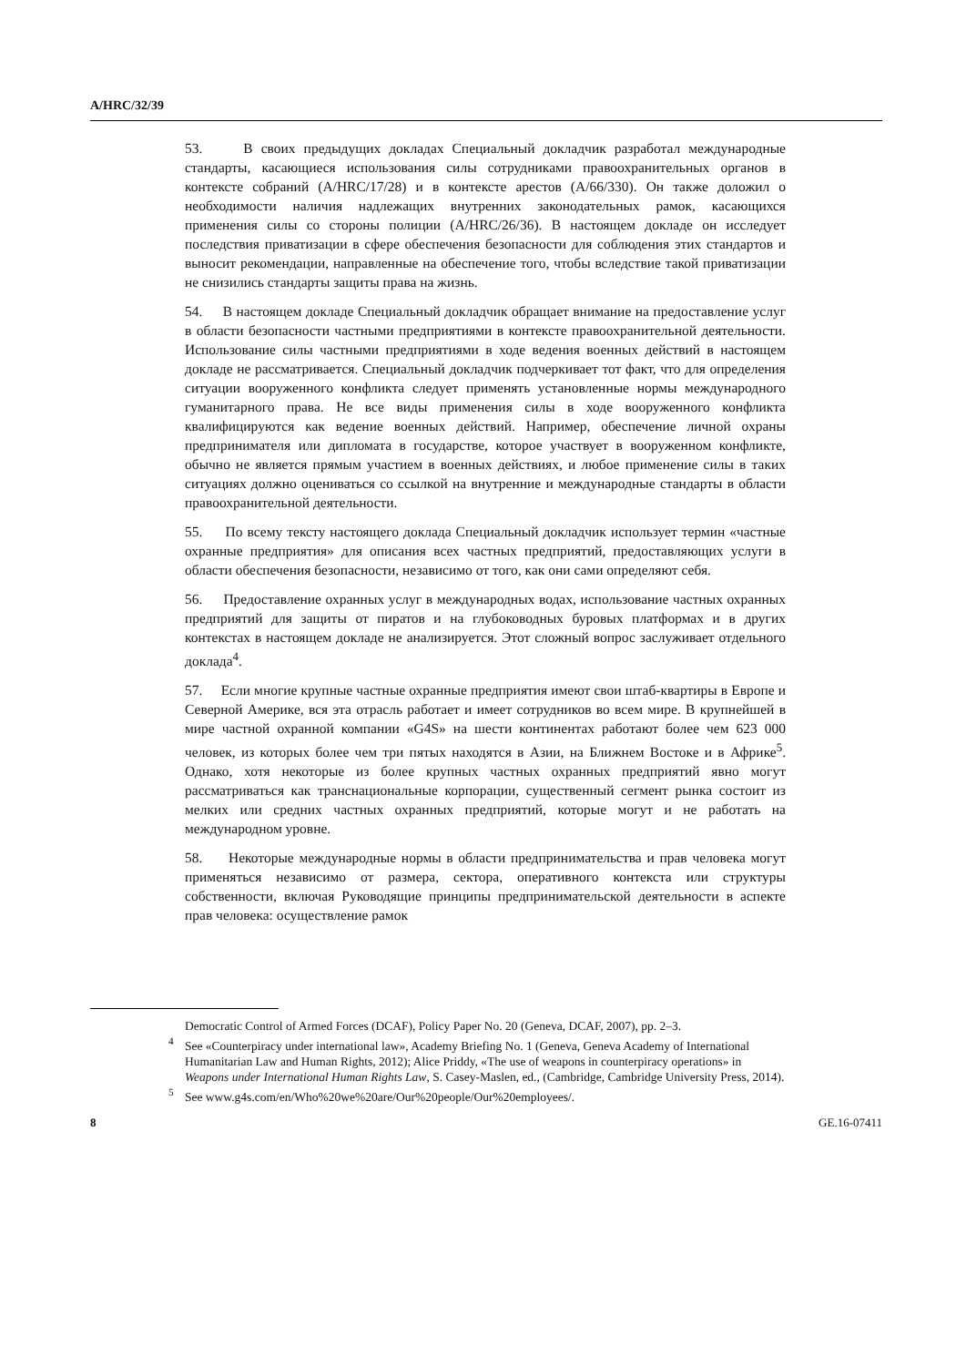A/HRC/32/39
53. В своих предыдущих докладах Специальный докладчик разработал международные стандарты, касающиеся использования силы сотрудниками правоохранительных органов в контексте собраний (A/HRC/17/28) и в контексте арестов (A/66/330). Он также доложил о необходимости наличия надлежащих внутренних законодательных рамок, касающихся применения силы со стороны полиции (A/HRC/26/36). В настоящем докладе он исследует последствия приватизации в сфере обеспечения безопасности для соблюдения этих стандартов и выносит рекомендации, направленные на обеспечение того, чтобы вследствие такой приватизации не снизились стандарты защиты права на жизнь.
54. В настоящем докладе Специальный докладчик обращает внимание на предоставление услуг в области безопасности частными предприятиями в контексте правоохранительной деятельности. Использование силы частными предприятиями в ходе ведения военных действий в настоящем докладе не рассматривается. Специальный докладчик подчеркивает тот факт, что для определения ситуации вооруженного конфликта следует применять установленные нормы международного гуманитарного права. Не все виды применения силы в ходе вооруженного конфликта квалифицируются как ведение военных действий. Например, обеспечение личной охраны предпринимателя или дипломата в государстве, которое участвует в вооруженном конфликте, обычно не является прямым участием в военных действиях, и любое применение силы в таких ситуациях должно оцениваться со ссылкой на внутренние и международные стандарты в области правоохранительной деятельности.
55. По всему тексту настоящего доклада Специальный докладчик использует термин «частные охранные предприятия» для описания всех частных предприятий, предоставляющих услуги в области обеспечения безопасности, независимо от того, как они сами определяют себя.
56. Предоставление охранных услуг в международных водах, использование частных охранных предприятий для защиты от пиратов и на глубоководных буровых платформах и в других контекстах в настоящем докладе не анализируется. Этот сложный вопрос заслуживает отдельного доклада<sup>4</sup>.
57. Если многие крупные частные охранные предприятия имеют свои штаб-квартиры в Европе и Северной Америке, вся эта отрасль работает и имеет сотрудников во всем мире. В крупнейшей в мире частной охранной компании «G4S» на шести континентах работают более чем 623 000 человек, из которых более чем три пятых находятся в Азии, на Ближнем Востоке и в Африке<sup>5</sup>. Однако, хотя некоторые из более крупных частных охранных предприятий явно могут рассматриваться как транснациональные корпорации, существенный сегмент рынка состоит из мелких или средних частных охранных предприятий, которые могут и не работать на международном уровне.
58. Некоторые международные нормы в области предпринимательства и прав человека могут применяться независимо от размера, сектора, оперативного контекста или структуры собственности, включая Руководящие принципы предпринимательской деятельности в аспекте прав человека: осуществление рамок
Democratic Control of Armed Forces (DCAF), Policy Paper No. 20 (Geneva, DCAF, 2007), pp. 2–3.
<sup>4</sup> See «Counterpiracy under international law», Academy Briefing No. 1 (Geneva, Geneva Academy of International Humanitarian Law and Human Rights, 2012); Alice Priddy, «The use of weapons in counterpiracy operations» in Weapons under International Human Rights Law, S. Casey-Maslen, ed., (Cambridge, Cambridge University Press, 2014).
<sup>5</sup> See www.g4s.com/en/Who%20we%20are/Our%20people/Our%20employees/.
8 GE.16-07411